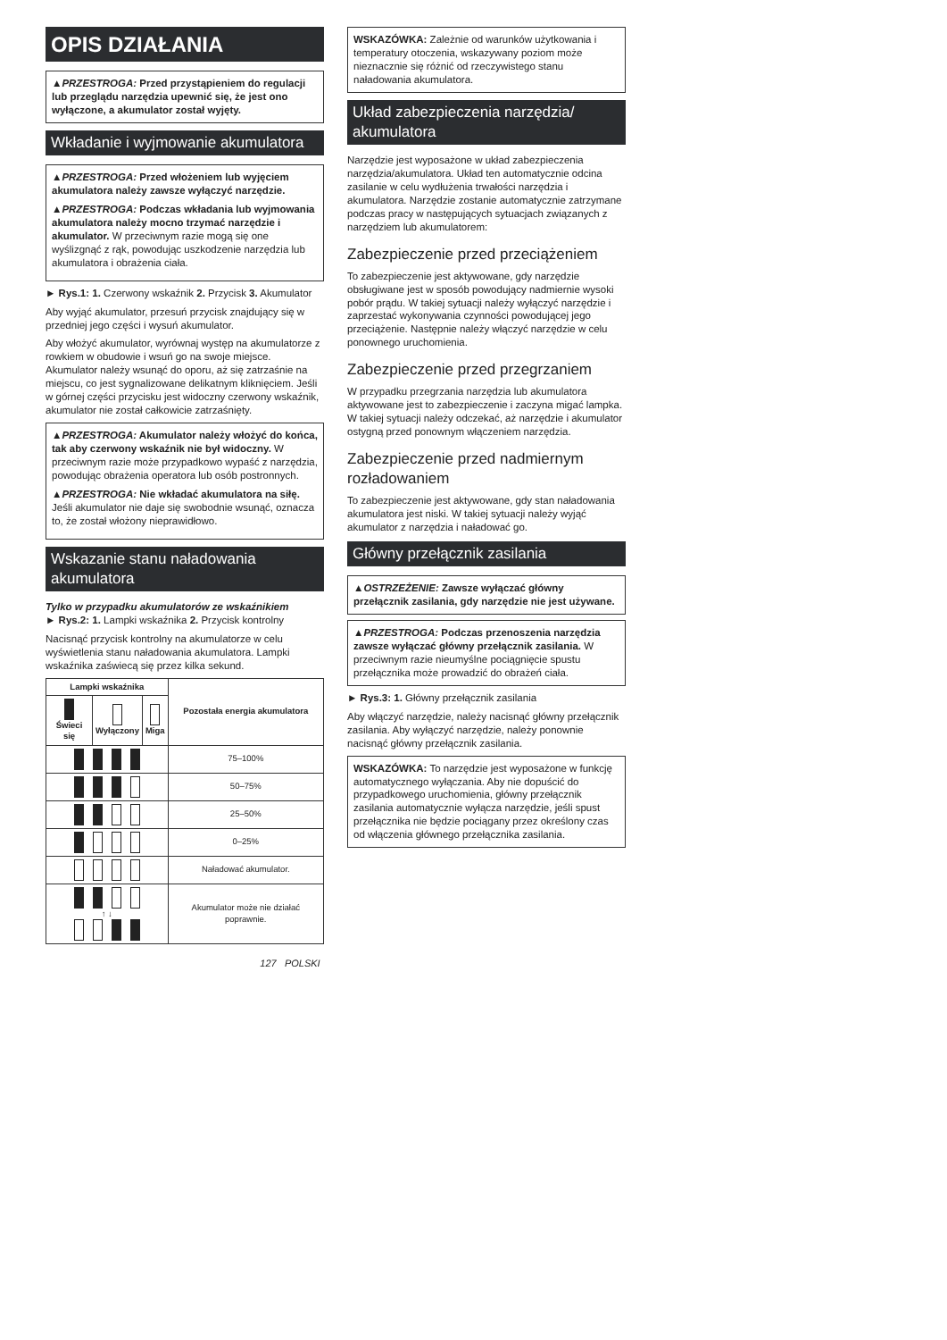OPIS DZIAŁANIA
▲PRZESTROGA: Przed przystąpieniem do regulacji lub przeglądu narzędzia upewnić się, że jest ono wyłączone, a akumulator został wyjęty.
Wkładanie i wyjmowanie akumulatora
▲PRZESTROGA: Przed włożeniem lub wyjęciem akumulatora należy zawsze wyłączyć narzędzie.
▲PRZESTROGA: Podczas wkładania lub wyjmowania akumulatora należy mocno trzymać narzędzie i akumulator. W przeciwnym razie mogą się one wyślizgnąć z rąk, powodując uszkodzenie narzędzia lub akumulatora i obrażenia ciała.
► Rys.1: 1. Czerwony wskaźnik 2. Przycisk 3. Akumulator
Aby wyjąć akumulator, przesuń przycisk znajdujący się w przedniej jego części i wysuń akumulator.
Aby włożyć akumulator, wyrównaj występ na akumulatorze z rowkiem w obudowie i wsuń go na swoje miejsce. Akumulator należy wsunąć do oporu, aż się zatrzaśnie na miejscu, co jest sygnalizowane delikatnym kliknięciem. Jeśli w górnej części przycisku jest widoczny czerwony wskaźnik, akumulator nie został całkowicie zatrzaśnięty.
▲PRZESTROGA: Akumulator należy włożyć do końca, tak aby czerwony wskaźnik nie był widoczny. W przeciwnym razie może przypadkowo wypaść z narzędzia, powodując obrażenia operatora lub osób postronnych.
▲PRZESTROGA: Nie wkładać akumulatora na siłę. Jeśli akumulator nie daje się swobodnie wsunąć, oznacza to, że został włożony nieprawidłowo.
Wskazanie stanu naładowania akumulatora
Tylko w przypadku akumulatorów ze wskaźnikiem
► Rys.2: 1. Lampki wskaźnika 2. Przycisk kontrolny
Nacisnąć przycisk kontrolny na akumulatorze w celu wyświetlenia stanu naładowania akumulatora. Lampki wskaźnika zaświecą się przez kilka sekund.
| Lampki wskaźnika | | | Pozostała energia akumulatora |
| --- | --- | --- | --- |
| Świeci się | Wyłączony | Miga | |
| | | | 75–100% |
| | | | 50–75% |
| | | | 25–50% |
| | | | 0–25% |
| | | | Naładować akumulator. |
| ↑ ↓ | | | Akumulator może nie działać poprawnie. |
WSKAZÓWKA: Zależnie od warunków użytkowania i temperatury otoczenia, wskazywany poziom może nieznacznie się różnić od rzeczywistego stanu naładowania akumulatora.
Układ zabezpieczenia narzędzia/ akumulatora
Narzędzie jest wyposażone w układ zabezpieczenia narzędzia/akumulatora. Układ ten automatycznie odcina zasilanie w celu wydłużenia trwałości narzędzia i akumulatora. Narzędzie zostanie automatycznie zatrzymane podczas pracy w następujących sytuacjach związanych z narzędziem lub akumulatorem:
Zabezpieczenie przed przeciążeniem
To zabezpieczenie jest aktywowane, gdy narzędzie obsługiwane jest w sposób powodujący nadmiernie wysoki pobór prądu. W takiej sytuacji należy wyłączyć narzędzie i zaprzestać wykonywania czynności powodującej jego przeciążenie. Następnie należy włączyć narzędzie w celu ponownego uruchomienia.
Zabezpieczenie przed przegrzaniem
W przypadku przegrzania narzędzia lub akumulatora aktywowane jest to zabezpieczenie i zaczyna migać lampka. W takiej sytuacji należy odczekać, aż narzędzie i akumulator ostygną przed ponownym włączeniem narzędzia.
Zabezpieczenie przed nadmiernym rozładowaniem
To zabezpieczenie jest aktywowane, gdy stan naładowania akumulatora jest niski. W takiej sytuacji należy wyjąć akumulator z narzędzia i naładować go.
Główny przełącznik zasilania
▲OSTRZEŻENIE: Zawsze wyłączać główny przełącznik zasilania, gdy narzędzie nie jest używane.
▲PRZESTROGA: Podczas przenoszenia narzędzia zawsze wyłączać główny przełącznik zasilania. W przeciwnym razie nieumyślne pociągnięcie spustu przełącznika może prowadzić do obrażeń ciała.
► Rys.3: 1. Główny przełącznik zasilania
Aby włączyć narzędzie, należy nacisnąć główny przełącznik zasilania. Aby wyłączyć narzędzie, należy ponownie nacisnąć główny przełącznik zasilania.
WSKAZÓWKA: To narzędzie jest wyposażone w funkcję automatycznego wyłączania. Aby nie dopuścić do przypadkowego uruchomienia, główny przełącznik zasilania automatycznie wyłącza narzędzie, jeśli spust przełącznika nie będzie pociągany przez określony czas od włączenia głównego przełącznika zasilania.
127 POLSKI